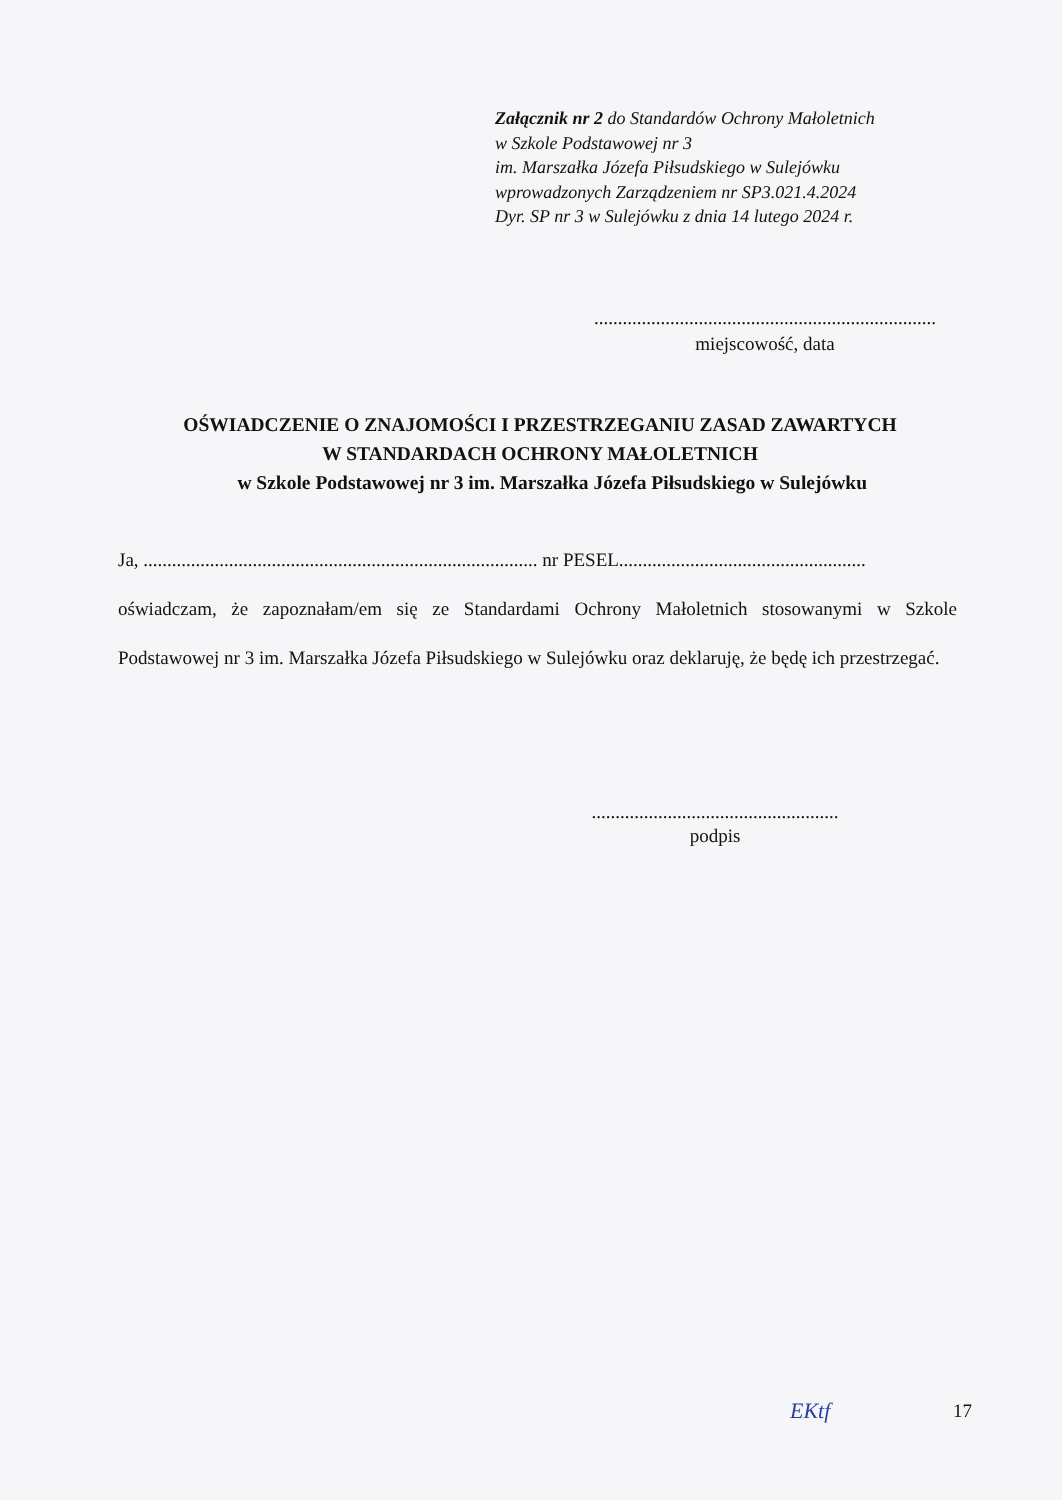Załącznik nr 2 do Standardów Ochrony Małoletnich
w Szkole Podstawowej nr 3
im. Marszałka Józefa Piłsudskiego w Sulejówku
wprowadzonych Zarządzeniem nr SP3.021.4.2024
Dyr. SP nr 3 w Sulejówku z dnia 14 lutego 2024 r.
........................................................................
miejscowość, data
OŚWIADCZENIE O ZNAJOMOŚCI I PRZESTRZEGANIU ZASAD ZAWARTYCH
W STANDARDACH OCHRONY MAŁOLETNICH
w Szkole Podstawowej nr 3 im. Marszałka Józefa Piłsudskiego w Sulejówku
Ja, ................................................................................... nr PESEL....................................................
oświadczam, że zapoznałam/em się ze Standardami Ochrony Małoletnich stosowanymi w Szkole Podstawowej nr 3 im. Marszałka Józefa Piłsudskiego w Sulejówku oraz deklaruję, że będę ich przestrzegać.
....................................................
podpis
EKtf 17